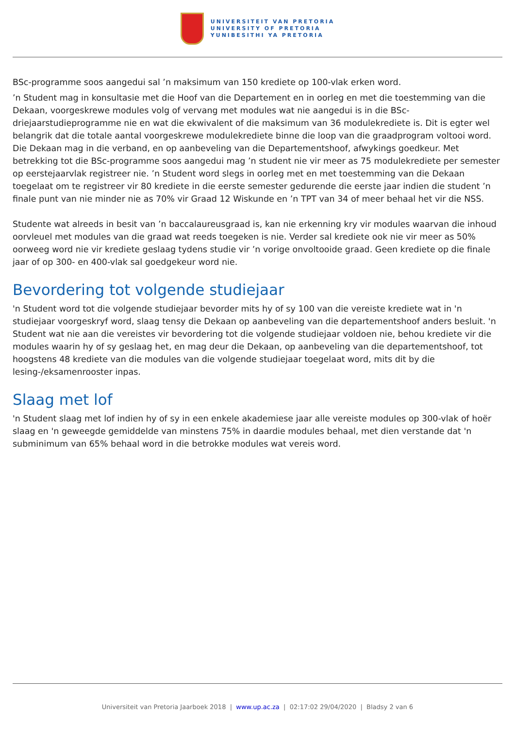UNIVERSITEIT VAN PRETORIA
UNIVERSITY OF PRETORIA
YUNIBESITHI YA PRETORIA
BSc-programme soos aangedui sal ’n maksimum van 150 krediete op 100-vlak erken word.
’n Student mag in konsultasie met die Hoof van die Departement en in oorleg en met die toestemming van die Dekaan, voorgeskrewe modules volg of vervang met modules wat nie aangedui is in die BSc-driejaarstudieprogramme nie en wat die ekwivalent of die maksimum van 36 modulekrediete is. Dit is egter wel belangrik dat die totale aantal voorgeskrewe modulekrediete binne die loop van die graadprogram voltooi word. Die Dekaan mag in die verband, en op aanbeveling van die Departementshoof, afwykings goedkeur. Met betrekking tot die BSc-programme soos aangedui mag ’n student nie vir meer as 75 modulekrediete per semester op eerstejaarvlak registreer nie. ’n Student word slegs in oorleg met en met toestemming van die Dekaan toegelaat om te registreer vir 80 krediete in die eerste semester gedurende die eerste jaar indien die student ’n finale punt van nie minder nie as 70% vir Graad 12 Wiskunde en ’n TPT van 34 of meer behaal het vir die NSS.
Studente wat alreeds in besit van ’n baccalaureusgraad is, kan nie erkenning kry vir modules waarvan die inhoud oorvleuel met modules van die graad wat reeds toegeken is nie. Verder sal krediete ook nie vir meer as 50% oorweeg word nie vir krediete geslaag tydens studie vir ’n vorige onvoltooide graad. Geen krediete op die finale jaar of op 300- en 400-vlak sal goedgekeur word nie.
Bevordering tot volgende studiejaar
'n Student word tot die volgende studiejaar bevorder mits hy of sy 100 van die vereiste krediete wat in 'n studiejaar voorgeskryf word, slaag tensy die Dekaan op aanbeveling van die departementshoof anders besluit. 'n Student wat nie aan die vereistes vir bevordering tot die volgende studiejaar voldoen nie, behou krediete vir die modules waarin hy of sy geslaag het, en mag deur die Dekaan, op aanbeveling van die departementshoof, tot hoogstens 48 krediete van die modules van die volgende studiejaar toegelaat word, mits dit by die lesing-/eksamenrooster inpas.
Slaag met lof
'n Student slaag met lof indien hy of sy in een enkele akademiese jaar alle vereiste modules op 300-vlak of hoër slaag en 'n geweegde gemiddelde van minstens 75% in daardie modules behaal, met dien verstande dat 'n subminimum van 65% behaal word in die betrokke modules wat vereis word.
Universiteit van Pretoria Jaarboek 2018 | www.up.ac.za | 02:17:02 29/04/2020 | Bladsy 2 van 6